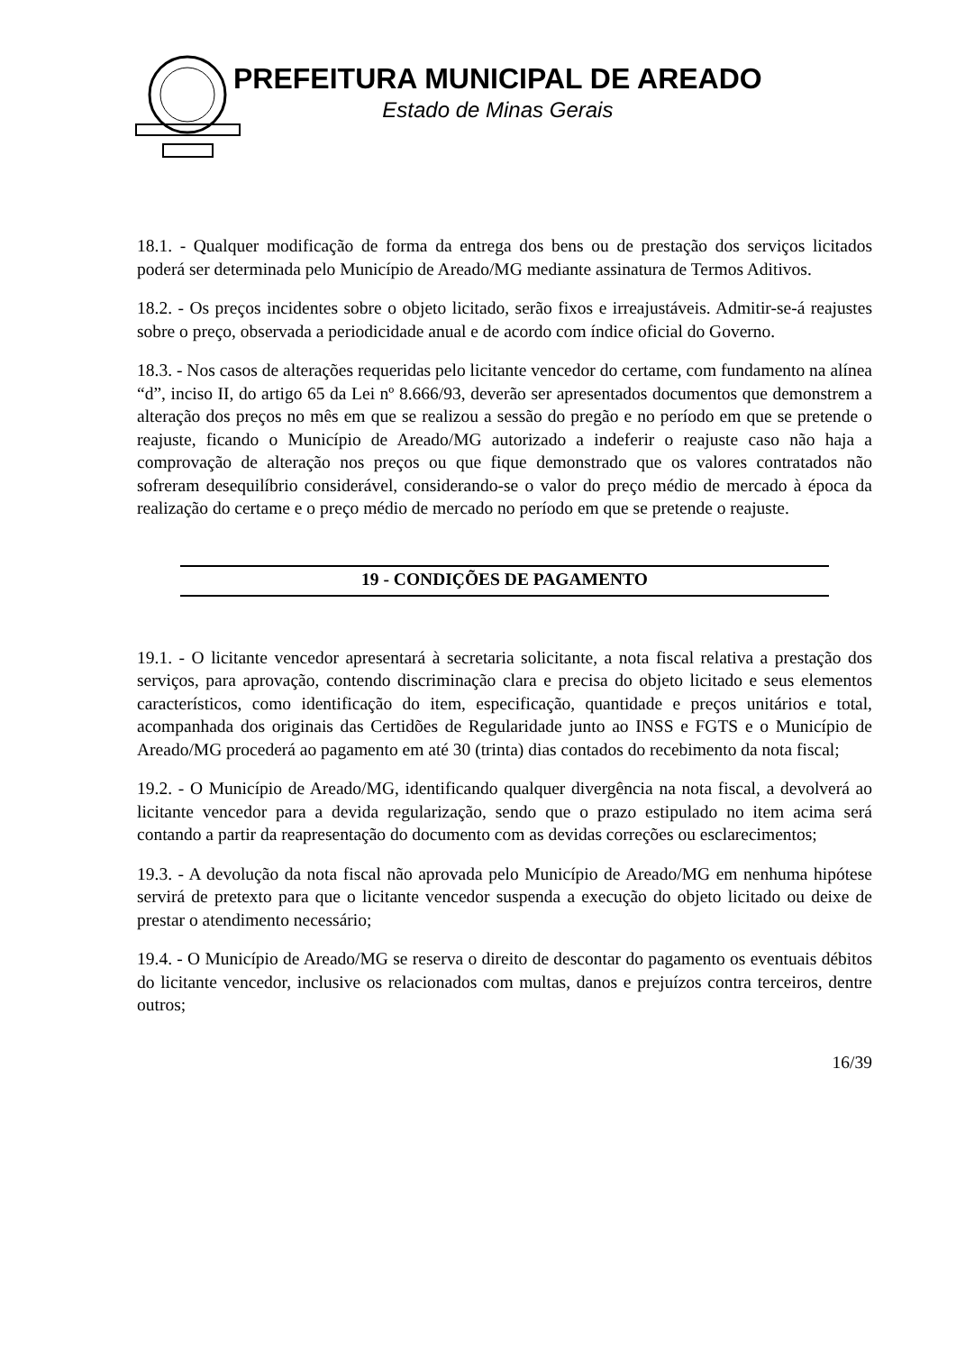PREFEITURA MUNICIPAL DE AREADO
Estado de Minas Gerais
18.1. - Qualquer modificação de forma da entrega dos bens ou de prestação dos serviços licitados poderá ser determinada pelo Município de Areado/MG mediante assinatura de Termos Aditivos.
18.2. - Os preços incidentes sobre o objeto licitado, serão fixos e irreajustáveis. Admitir-se-á reajustes sobre o preço, observada a periodicidade anual e de acordo com índice oficial do Governo.
18.3. - Nos casos de alterações requeridas pelo licitante vencedor do certame, com fundamento na alínea “d”, inciso II, do artigo 65 da Lei nº 8.666/93, deverão ser apresentados documentos que demonstrem a alteração dos preços no mês em que se realizou a sessão do pregão e no período em que se pretende o reajuste, ficando o Município de Areado/MG autorizado a indeferir o reajuste caso não haja a comprovação de alteração nos preços ou que fique demonstrado que os valores contratados não sofreram desequilíbrio considerável, considerando-se o valor do preço médio de mercado à época da realização do certame e o preço médio de mercado no período em que se pretende o reajuste.
19 - CONDIÇÕES DE PAGAMENTO
19.1. - O licitante vencedor apresentará à secretaria solicitante, a nota fiscal relativa a prestação dos serviços, para aprovação, contendo discriminação clara e precisa do objeto licitado e seus elementos característicos, como identificação do item, especificação, quantidade e preços unitários e total, acompanhada dos originais das Certidões de Regularidade junto ao INSS e FGTS e o Município de Areado/MG procederá ao pagamento em até 30 (trinta) dias contados do recebimento da nota fiscal;
19.2. - O Município de Areado/MG, identificando qualquer divergência na nota fiscal, a devolverá ao licitante vencedor para a devida regularização, sendo que o prazo estipulado no item acima será contando a partir da reapresentação do documento com as devidas correções ou esclarecimentos;
19.3. - A devolução da nota fiscal não aprovada pelo Município de Areado/MG em nenhuma hipótese servirá de pretexto para que o licitante vencedor suspenda a execução do objeto licitado ou deixe de prestar o atendimento necessário;
19.4. - O Município de Areado/MG se reserva o direito de descontar do pagamento os eventuais débitos do licitante vencedor, inclusive os relacionados com multas, danos e prejuízos contra terceiros, dentre outros;
16/39